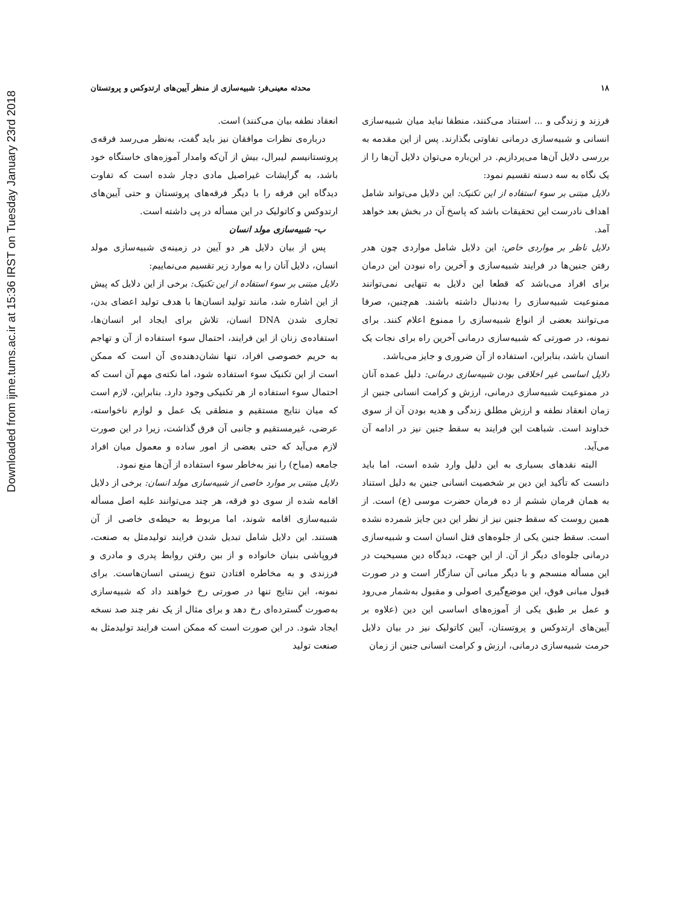Downloaded from ijme.tums.ac.ir at 15:36 IRST on Tuesday January 23rd 2018
۱۸ محدثه معینی‌فر: شبیه‌سازی از منظر آیین‌های ارتدوکس و پروتستان
فرزند و زندگی و ... استناد می‌کنند، منطقا نباید میان شبیه‌سازی انسانی و شبیه‌سازی درمانی تفاوتی بگذارند. پس از این مقدمه به بررسی دلایل آن‌ها می‌پردازیم. در این‌باره می‌توان دلایل آن‌ها را از یک نگاه به سه دسته تقسیم نمود:
دلایل مبتنی بر سوء استفاده از این تکنیک: این دلایل می‌تواند شامل اهداف نادرست این تحقیقات باشد که پاسخ آن در بخش بعد خواهد آمد.
دلایل ناظر بر مواردی خاص: این دلایل شامل مواردی چون هدر رفتن جنین‌ها در فرایند شبیه‌سازی و آخرین راه نبودن این درمان برای افراد می‌باشد که قطعا این دلایل به تنهایی نمی‌توانند ممنوعیت شبیه‌سازی را به‌دنبال داشته باشند. هم‌چنین، صرفا می‌توانند بعضی از انواع شبیه‌سازی را ممنوع اعلام کنند. برای نمونه، در صورتی که شبیه‌سازی درمانی آخرین راه برای نجات یک انسان باشد، بنابراین، استفاده از آن ضروری و جایز می‌باشد.
دلایل اساسی غیر اخلاقی بودن شبیه‌سازی درمانی: دلیل عمده آنان در ممنوعیت شبیه‌سازی درمانی، ارزش و کرامت انسانی جنین از زمان انعقاد نطفه و ارزش مطلق زندگی و هدیه بودن آن از سوی خداوند است. شباهت این فرایند به سقط جنین نیز در ادامه آن می‌آید.
البته نقدهای بسیاری به این دلیل وارد شده است، اما باید دانست که تأکید این دین بر شخصیت انسانی جنین به دلیل استناد به همان فرمان ششم از ده فرمان حضرت موسی (ع) است. از همین روست که سقط جنین نیز از نظر این دین جایز شمرده نشده است. سقط جنین یکی از جلوه‌های قتل انسان است و شبیه‌سازی درمانی جلوه‌ای دیگر از آن. از این جهت، دیدگاه دین مسیحیت در این مسأله منسجم و با دیگر مبانی آن سازگار است و در صورت قبول مبانی فوق، این موضع‌گیری اصولی و مقبول به‌شمار می‌رود و عمل بر طبق یکی از آموزه‌های اساسی این دین (علاوه بر آیین‌های ارتدوکس و پروتستان، آیین کاتولیک نیز در بیان دلایل حرمت شبیه‌سازی درمانی، ارزش و کرامت انسانی جنین از زمان
انعقاد نطفه بیان می‌کنند) است.
درباره‌ی نظرات موافقان نیز باید گفت، به‌نظر می‌رسد فرقه‌ی پروتستانیسم لیبرال، بیش از آن‌که وامدار آموزه‌های خاستگاه خود باشد، به گرایشات غیراصیل مادی دچار شده است که تفاوت دیدگاه این فرقه را با دیگر فرقه‌های پروتستان و حتی آیین‌های ارتدوکس و کاتولیک در این مسأله در پی داشته است.
ب- شبیه‌سازی مولد انسان
پس از بیان دلایل هر دو آیین در زمینه‌ی شبیه‌سازی مولد انسان، دلایل آنان را به موارد زیر تقسیم می‌نماییم:
دلایل مبتنی بر سوء استفاده از این تکنیک: برخی از این دلایل که پیش از این اشاره شد، مانند تولید انسان‌ها با هدف تولید اعضای بدن، تجاری شدن DNA انسان، تلاش برای ایجاد ابر انسان‌ها، استفاده‌ی زنان از این فرایند، احتمال سوء استفاده از آن و تهاجم به حریم خصوصی افراد، تنها نشان‌دهنده‌ی آن است که ممکن است از این تکنیک سوء استفاده شود، اما نکته‌ی مهم آن است که احتمال سوء استفاده از هر تکنیکی وجود دارد. بنابراین، لازم است که میان نتایج مستقیم و منطقی یک عمل و لوازم ناخواسته، عرضی، غیرمستقیم و جانبی آن فرق گذاشت، زیرا در این صورت لازم می‌آید که حتی بعضی از امور ساده و معمول میان افراد جامعه (مباح) را نیز به‌خاطر سوء استفاده از آن‌ها منع نمود.
دلایل مبتنی بر موارد خاصی از شبیه‌سازی مولد انسان: برخی از دلایل اقامه شده از سوی دو فرقه، هر چند می‌توانند علیه اصل مسأله شبیه‌سازی اقامه شوند، اما مربوط به حیطه‌ی خاصی از آن هستند. این دلایل شامل تبدیل شدن فرایند تولیدمثل به صنعت، فروپاشی بنیان خانواده و از بین رفتن روابط پدری و مادری و فرزندی و به مخاطره افتادن تنوع زیستی انسان‌هاست. برای نمونه، این نتایج تنها در صورتی رخ خواهند داد که شبیه‌سازی به‌صورت گسترده‌ای رخ دهد و برای مثال از یک نفر چند صد نسخه ایجاد شود. در این صورت است که ممکن است فرایند تولیدمثل به صنعت تولید